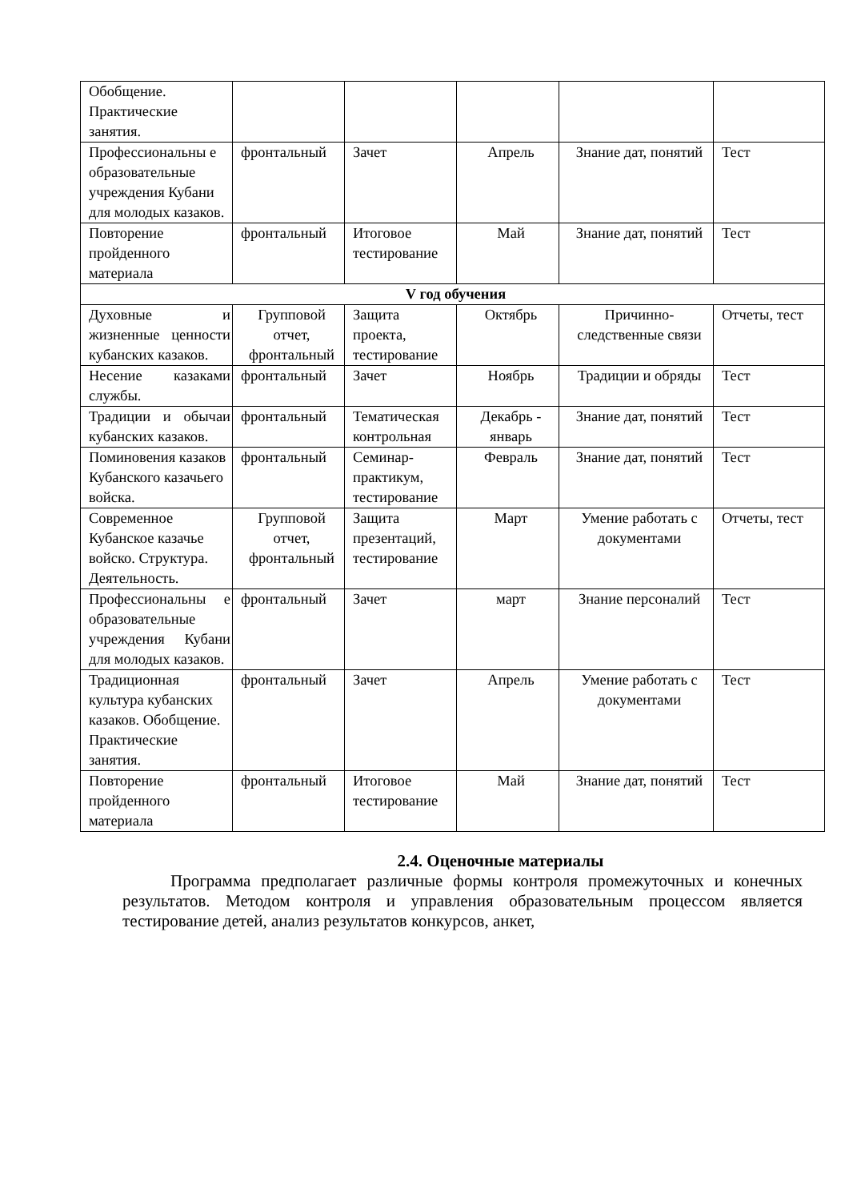| Обобщение. Практические занятия. | | | | | |
| Профессиональны е образовательные учреждения Кубани для молодых казаков. | фронтальный | Зачет | Апрель | Знание дат, понятий | Тест |
| Повторение пройденного материала | фронтальный | Итоговое тестирование | Май | Знание дат, понятий | Тест |
| V год обучения | | | | | |
| Духовные и жизненные ценности кубанских казаков. | Групповой отчет, фронтальный | Защита проекта, тестирование | Октябрь | Причинно-следственные связи | Отчеты, тест |
| Несение казаками службы. | фронтальный | Зачет | Ноябрь | Традиции и обряды | Тест |
| Традиции и обычаи кубанских казаков. | фронтальный | Тематическая контрольная | Декабрь - январь | Знание дат, понятий | Тест |
| Поминовения казаков Кубанского казачьего войска. | фронтальный | Семинар-практикум, тестирование | Февраль | Знание дат, понятий | Тест |
| Современное Кубанское казачье войско. Структура. Деятельность. | Групповой отчет, фронтальный | Защита презентаций, тестирование | Март | Умение работать с документами | Отчеты, тест |
| Профессиональны е образовательные учреждения Кубани для молодых казаков. | фронтальный | Зачет | март | Знание персоналий | Тест |
| Традиционная культура кубанских казаков. Обобщение. Практические занятия. | фронтальный | Зачет | Апрель | Умение работать с документами | Тест |
| Повторение пройденного материала | фронтальный | Итоговое тестирование | Май | Знание дат, понятий | Тест |
2.4. Оценочные материалы
Программа предполагает различные формы контроля промежуточных и конечных результатов. Методом контроля и управления образовательным процессом является тестирование детей, анализ результатов конкурсов, анкет,